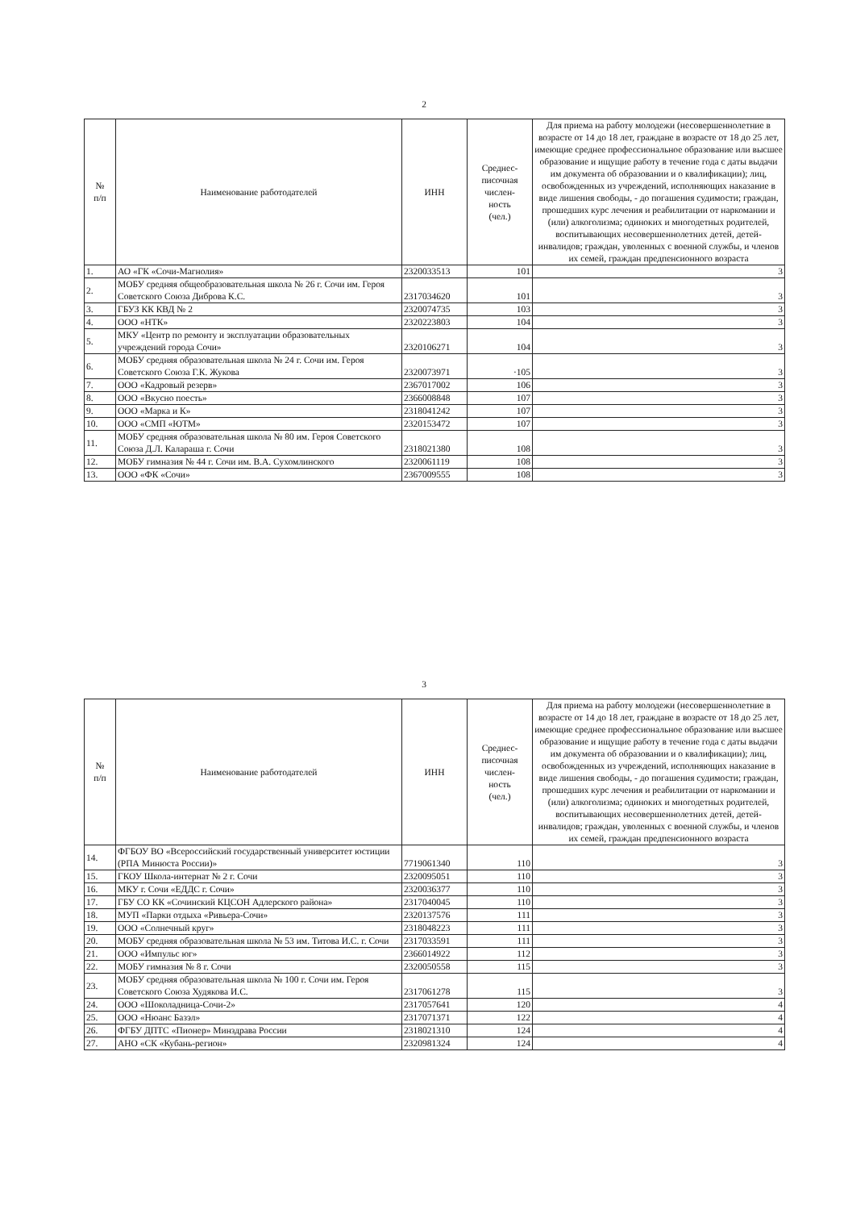2
| № п/п | Наименование работодателей | ИНН | Среднес- писочная числен- ность (чел.) | Для приема на работу молодежи (несовершеннолетние в возрасте от 14 до 18 лет, граждане в возрасте от 18 до 25 лет, имеющие среднее профессиональное образование или высшее образование и ищущие работу в течение года с даты выдачи им документа об образовании и о квалификации); лиц, освобожденных из учреждений, исполняющих наказание в виде лишения свободы, - до погашения судимости; граждан, прошедших курс лечения и реабилитации от наркомании и (или) алкоголизма; одиноких и многодетных родителей, воспитывающих несовершеннолетних детей, детей-инвалидов; граждан, уволенных с военной службы, и членов их семей, граждан предпенсионного возраста |
| --- | --- | --- | --- | --- |
| 1. | АО «ГК «Сочи-Магнолия» | 2320033513 | 101 | 3 |
| 2. | МОБУ средняя общеобразовательная школа № 26 г. Сочи им. Героя Советского Союза Диброва К.С. | 2317034620 | 101 | 3 |
| 3. | ГБУЗ КК КВД № 2 | 2320074735 | 103 | 3 |
| 4. | ООО «НТК» | 2320223803 | 104 | 3 |
| 5. | МКУ «Центр по ремонту и эксплуатации образовательных учреждений города Сочи» | 2320106271 | 104 | 3 |
| 6. | МОБУ средняя образовательная школа № 24 г. Сочи им. Героя Советского Союза Г.К. Жукова | 2320073971 | ·105 | 3 |
| 7. | ООО «Кадровый резерв» | 2367017002 | 106 | 3 |
| 8. | ООО «Вкусно поесть» | 2366008848 | 107 | 3 |
| 9. | ООО «Марка и К» | 2318041242 | 107 | 3 |
| 10. | ООО «СМП «ЮТМ» | 2320153472 | 107 | 3 |
| 11. | МОБУ средняя образовательная школа № 80 им. Героя Советского Союза Д.Л. Калараша г. Сочи | 2318021380 | 108 | 3 |
| 12. | МОБУ гимназия № 44 г. Сочи им. В.А. Сухомлинского | 2320061119 | 108 | 3 |
| 13. | ООО «ФК «Сочи» | 2367009555 | 108 | 3 |
3
| № п/п | Наименование работодателей | ИНН | Среднес- писочная числен- ность (чел.) | Для приема на работу молодежи (несовершеннолетние в возрасте от 14 до 18 лет, граждане в возрасте от 18 до 25 лет, имеющие среднее профессиональное образование или высшее образование и ищущие работу в течение года с даты выдачи им документа об образовании и о квалификации); лиц, освобожденных из учреждений, исполняющих наказание в виде лишения свободы, - до погашения судимости; граждан, прошедших курс лечения и реабилитации от наркомании и (или) алкоголизма; одиноких и многодетных родителей, воспитывающих несовершеннолетних детей, детей-инвалидов; граждан, уволенных с военной службы, и членов их семей, граждан предпенсионного возраста |
| --- | --- | --- | --- | --- |
| 14. | ФГБОУ ВО «Всероссийский государственный университет юстиции (РПА Минюста России)» | 7719061340 | 110 | 3 |
| 15. | ГКОУ Школа-интернат № 2 г. Сочи | 2320095051 | 110 | 3 |
| 16. | МКУ г. Сочи «ЕДДС г. Сочи» | 2320036377 | 110 | 3 |
| 17. | ГБУ СО КК «Сочинский КЦСОН Адлерского района» | 2317040045 | 110 | 3 |
| 18. | МУП «Парки отдыха «Ривьера-Сочи» | 2320137576 | 111 | 3 |
| 19. | ООО «Солнечный круг» | 2318048223 | 111 | 3 |
| 20. | МОБУ средняя образовательная школа № 53 им. Титова И.С. г. Сочи | 2317033591 | 111 | 3 |
| 21. | ООО «Импульс юг» | 2366014922 | 112 | 3 |
| 22. | МОБУ гимназия № 8 г. Сочи | 2320050558 | 115 | 3 |
| 23. | МОБУ средняя образовательная школа № 100 г. Сочи им. Героя Советского Союза Худякова И.С. | 2317061278 | 115 | 3 |
| 24. | ООО «Шоколадница-Сочи-2» | 2317057641 | 120 | 4 |
| 25. | ООО «Нюанс Базэл» | 2317071371 | 122 | 4 |
| 26. | ФГБУ ДПТС «Пионер» Минздрава России | 2318021310 | 124 | 4 |
| 27. | АНО «СК «Кубань-регион» | 2320981324 | 124 | 4 |